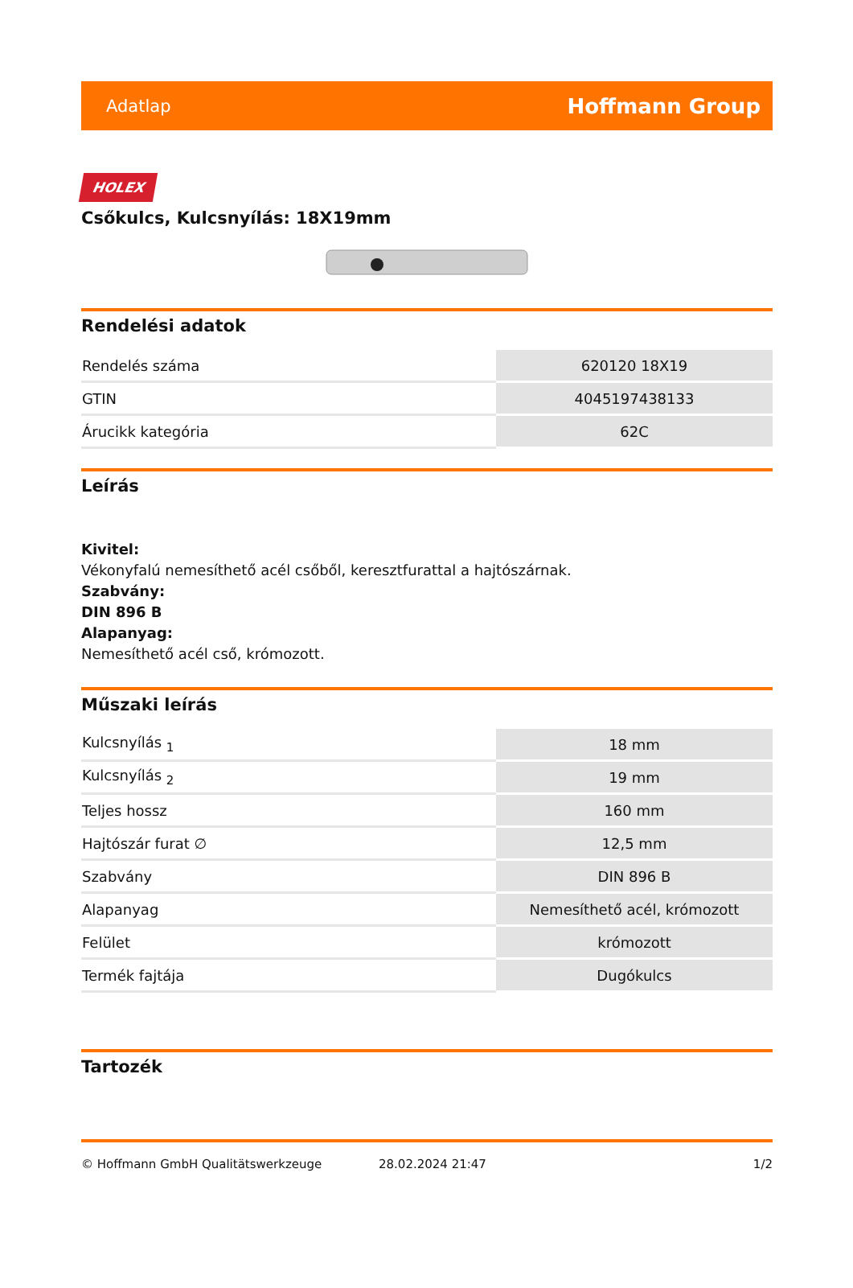Adatlap Hoffmann Group
HOLEX
Csőkulcs, Kulcsnyílás: 18X19mm
Rendelési adatok
| Rendelés száma | 620120 18X19 |
| GTIN | 4045197438133 |
| Árucikk kategória | 62C |
Leírás
Kivitel:
Vékonyfalú nemesíthető acél csőből, keresztfurattal a hajtószárnak.
Szabvány:
DIN 896 B
Alapanyag:
Nemesíthető acél cső, krómozott.
Műszaki leírás
| Kulcsnyílás <sub>1</sub> | 18 mm |
| Kulcsnyílás <sub>2</sub> | 19 mm |
| Teljes hossz | 160 mm |
| Hajtószár furat ∅ | 12,5 mm |
| Szabvány | DIN 896 B |
| Alapanyag | Nemesíthető acél, krómozott |
| Felület | krómozott |
| Termék fajtája | Dugókulcs |
Tartozék
© Hoffmann GmbH Qualitätswerkzeuge 28.02.2024 21:47 1/2